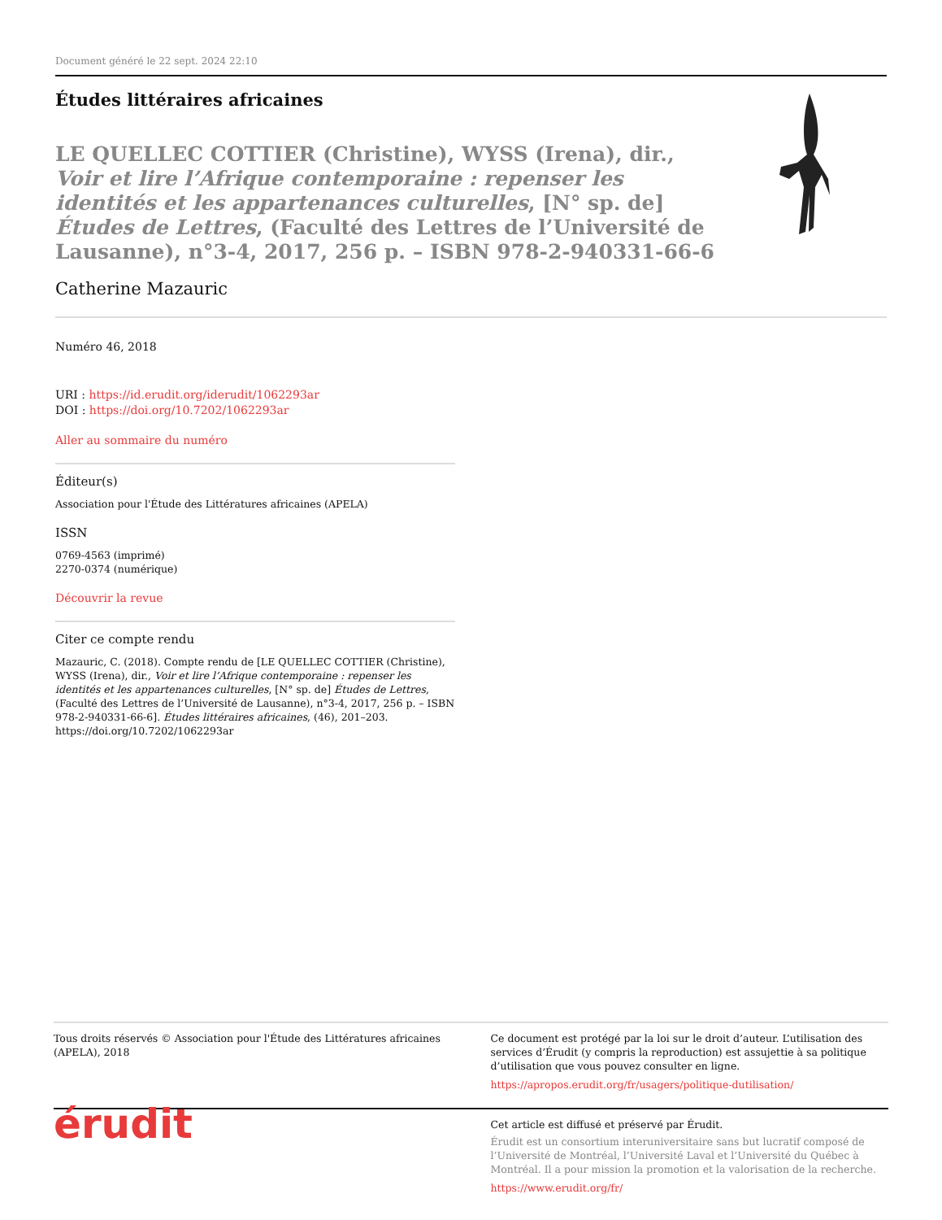Document généré le 22 sept. 2024 22:10
Études littéraires africaines
LE QUELLEC COTTIER (Christine), WYSS (Irena), dir., Voir et lire l’Afrique contemporaine : repenser les identités et les appartenances culturelles, [N° sp. de] Études de Lettres, (Faculté des Lettres de l’Université de Lausanne), n°3-4, 2017, 256 p. – ISBN 978-2-940331-66-6
Catherine Mazauric
Numéro 46, 2018
URI : https://id.erudit.org/iderudit/1062293ar
DOI : https://doi.org/10.7202/1062293ar
Aller au sommaire du numéro
Éditeur(s)
Association pour l'Étude des Littératures africaines (APELA)
ISSN
0769-4563 (imprimé)
2270-0374 (numérique)
Découvrir la revue
Citer ce compte rendu
Mazauric, C. (2018). Compte rendu de [LE QUELLEC COTTIER (Christine), WYSS (Irena), dir., Voir et lire l’Afrique contemporaine : repenser les identités et les appartenances culturelles, [N° sp. de] Études de Lettres, (Faculté des Lettres de l’Université de Lausanne), n°3-4, 2017, 256 p. – ISBN 978-2-940331-66-6]. Études littéraires africaines, (46), 201–203. https://doi.org/10.7202/1062293ar
Tous droits réservés © Association pour l'Étude des Littératures africaines (APELA), 2018
Ce document est protégé par la loi sur le droit d’auteur. L’utilisation des services d’Érudit (y compris la reproduction) est assujettie à sa politique d’utilisation que vous pouvez consulter en ligne.
https://apropos.erudit.org/fr/usagers/politique-dutilisation/
érudit
Cet article est diffusé et préservé par Érudit.
Érudit est un consortium interuniversitaire sans but lucratif composé de l’Université de Montréal, l’Université Laval et l’Université du Québec à Montréal. Il a pour mission la promotion et la valorisation de la recherche.
https://www.erudit.org/fr/